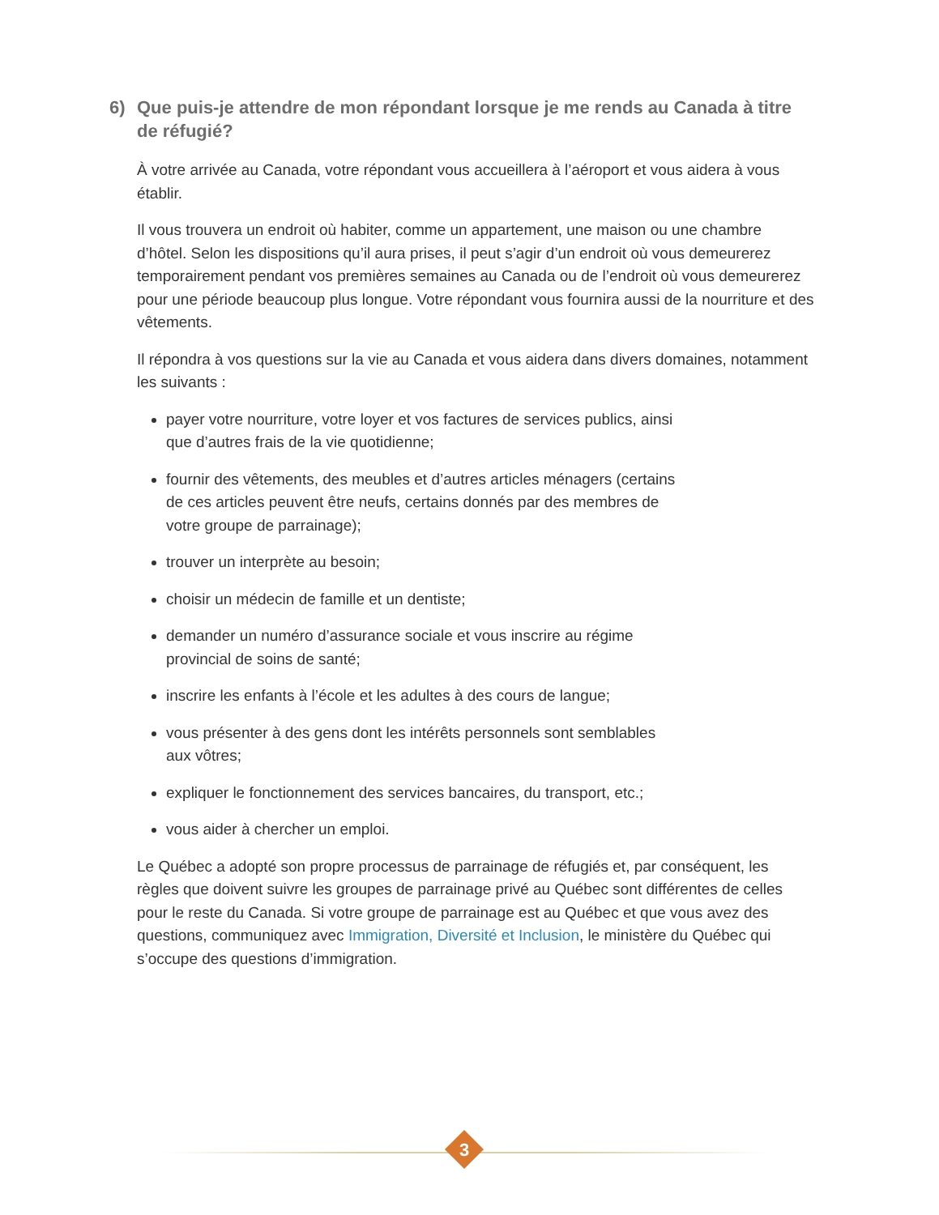6) Que puis-je attendre de mon répondant lorsque je me rends au Canada à titre de réfugié?
À votre arrivée au Canada, votre répondant vous accueillera à l’aéroport et vous aidera à vous établir.
Il vous trouvera un endroit où habiter, comme un appartement, une maison ou une chambre d’hôtel. Selon les dispositions qu’il aura prises, il peut s’agir d’un endroit où vous demeurerez temporairement pendant vos premières semaines au Canada ou de l’endroit où vous demeurerez pour une période beaucoup plus longue. Votre répondant vous fournira aussi de la nourriture et des vêtements.
Il répondra à vos questions sur la vie au Canada et vous aidera dans divers domaines, notamment les suivants :
payer votre nourriture, votre loyer et vos factures de services publics, ainsi que d’autres frais de la vie quotidienne;
fournir des vêtements, des meubles et d’autres articles ménagers (certains de ces articles peuvent être neufs, certains donnés par des membres de votre groupe de parrainage);
trouver un interprète au besoin;
choisir un médecin de famille et un dentiste;
demander un numéro d’assurance sociale et vous inscrire au régime provincial de soins de santé;
inscrire les enfants à l’école et les adultes à des cours de langue;
vous présenter à des gens dont les intérêts personnels sont semblables aux vôtres;
expliquer le fonctionnement des services bancaires, du transport, etc.;
vous aider à chercher un emploi.
Le Québec a adopté son propre processus de parrainage de réfugiés et, par conséquent, les règles que doivent suivre les groupes de parrainage privé au Québec sont différentes de celles pour le reste du Canada. Si votre groupe de parrainage est au Québec et que vous avez des questions, communiquez avec Immigration, Diversité et Inclusion, le ministère du Québec qui s’occupe des questions d’immigration.
3